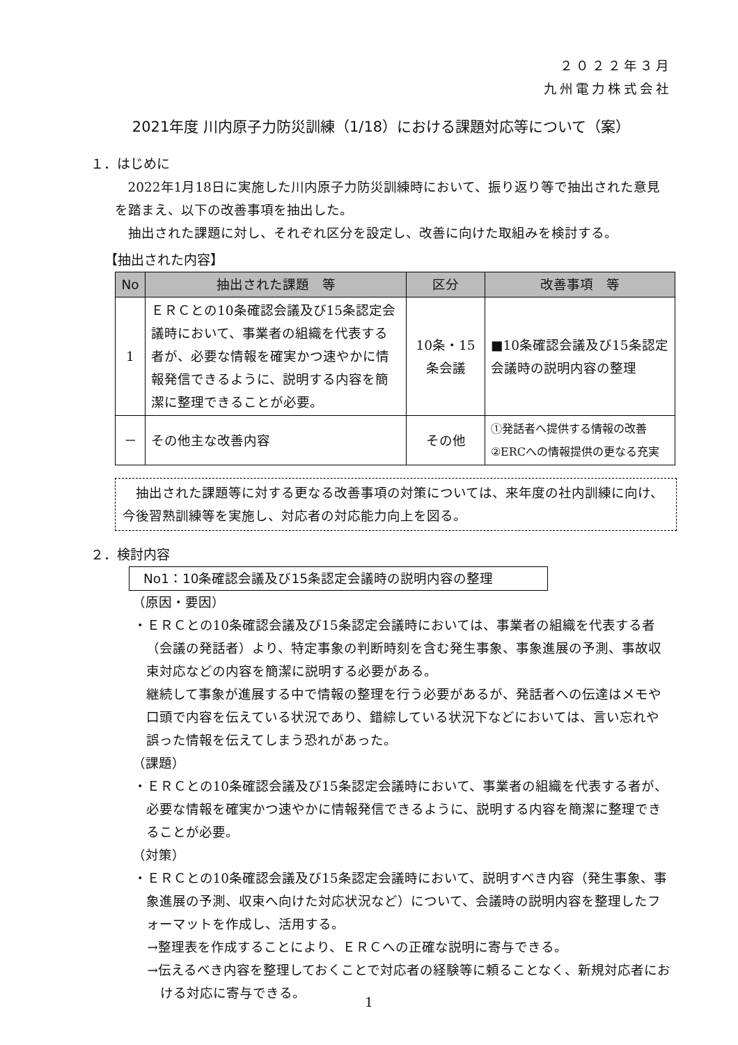２０２２年３月
九州電力株式会社
2021年度 川内原子力防災訓練（1/18）における課題対応等について（案）
１．はじめに
2022年1月18日に実施した川内原子力防災訓練時において、振り返り等で抽出された意見を踏まえ、以下の改善事項を抽出した。
抽出された課題に対し、それぞれ区分を設定し、改善に向けた取組みを検討する。
【抽出された内容】
| No | 抽出された課題 等 | 区分 | 改善事項 等 |
| --- | --- | --- | --- |
| 1 | ＥＲＣとの10条確認会議及び15条認定会議時において、事業者の組織を代表する者が、必要な情報を確実かつ速やかに情報発信できるように、説明する内容を簡潔に整理できることが必要。 | 10条・15条会議 | ■10条確認会議及び15条認定会議時の説明内容の整理 |
| － | その他主な改善内容 | その他 | ①発話者へ提供する情報の改善 ②ERCへの情報提供の更なる充実 |
抽出された課題等に対する更なる改善事項の対策については、来年度の社内訓練に向け、今後習熟訓練等を実施し、対応者の対応能力向上を図る。
２．検討内容
No1：10条確認会議及び15条認定会議時の説明内容の整理
（原因・要因）
・ＥＲＣとの10条確認会議及び15条認定会議時においては、事業者の組織を代表する者（会議の発話者）より、特定事象の判断時刻を含む発生事象、事象進展の予測、事故収束対応などの内容を簡潔に説明する必要がある。
継続して事象が進展する中で情報の整理を行う必要があるが、発話者への伝達はメモや口頭で内容を伝えている状況であり、錯綜している状況下などにおいては、言い忘れや誤った情報を伝えてしまう恐れがあった。
（課題）
・ＥＲＣとの10条確認会議及び15条認定会議時において、事業者の組織を代表する者が、必要な情報を確実かつ速やかに情報発信できるように、説明する内容を簡潔に整理できることが必要。
（対策）
・ＥＲＣとの10条確認会議及び15条認定会議時において、説明すべき内容（発生事象、事象進展の予測、収束へ向けた対応状況など）について、会議時の説明内容を整理したフォーマットを作成し、活用する。
→整理表を作成することにより、ＥＲＣへの正確な説明に寄与できる。
→伝えるべき内容を整理しておくことで対応者の経験等に頼ることなく、新規対応者における対応に寄与できる。
1